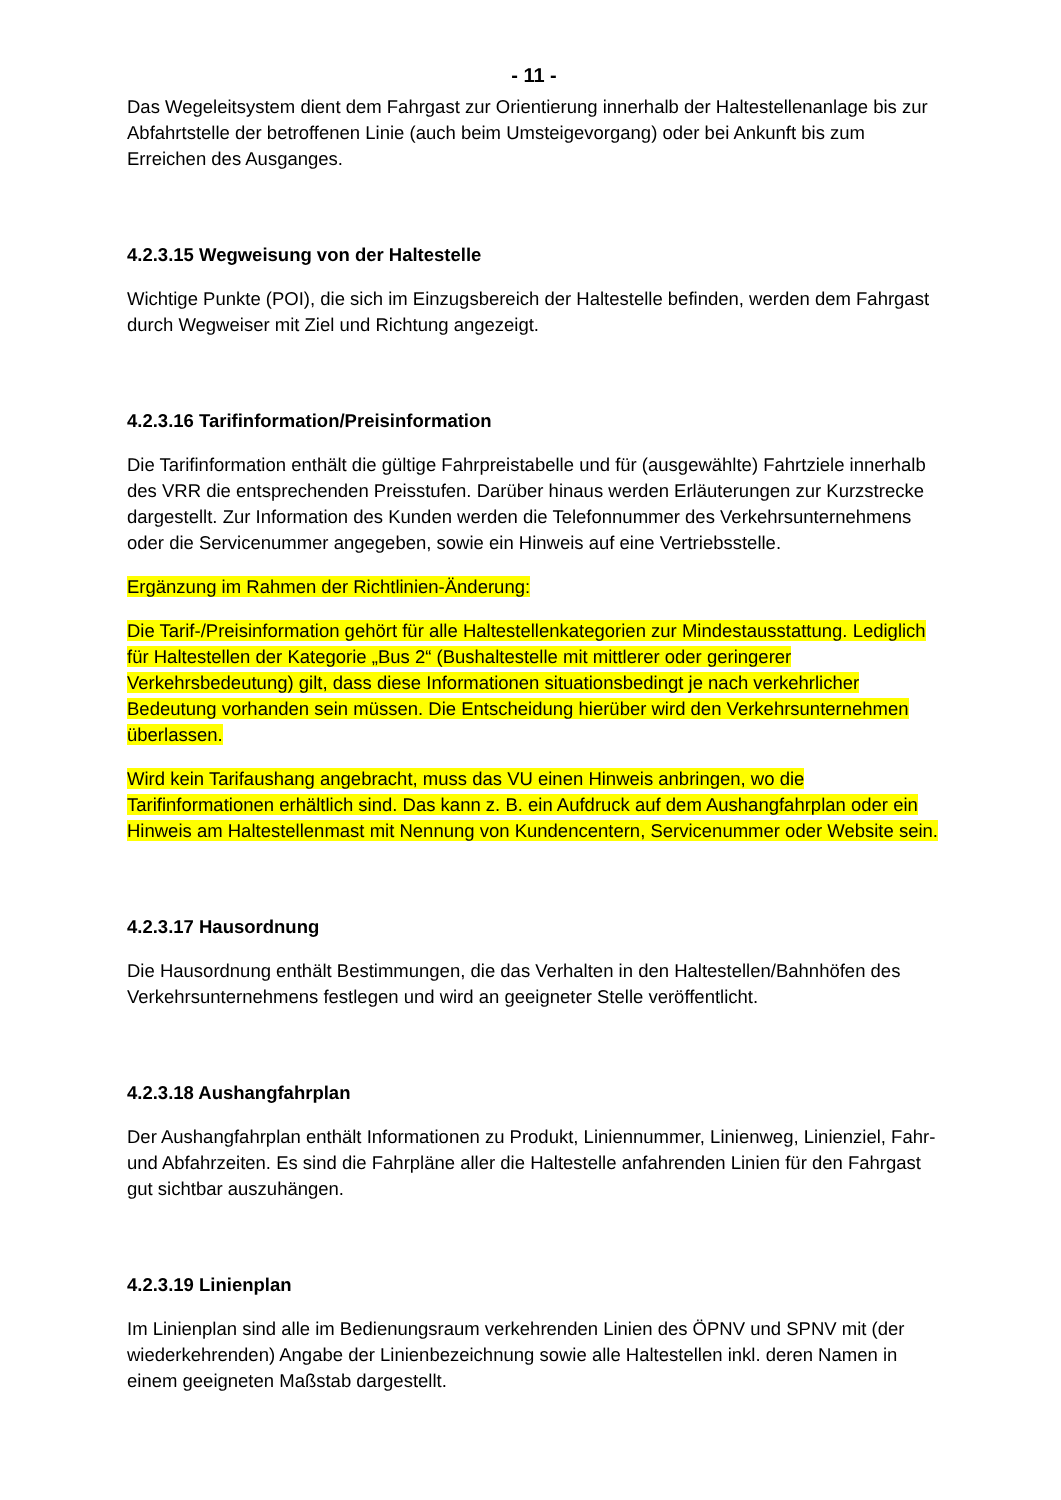- 11 -
Das Wegeleitsystem dient dem Fahrgast zur Orientierung innerhalb der Haltestellenanlage bis zur Abfahrtstelle der betroffenen Linie (auch beim Umsteigevorgang) oder bei Ankunft bis zum Erreichen des Ausganges.
4.2.3.15 Wegweisung von der Haltestelle
Wichtige Punkte (POI), die sich im Einzugsbereich der Haltestelle befinden, werden dem Fahrgast durch Wegweiser mit Ziel und Richtung angezeigt.
4.2.3.16 Tarifinformation/Preisinformation
Die Tarifinformation enthält die gültige Fahrpreistabelle und für (ausgewählte) Fahrtziele innerhalb des VRR die entsprechenden Preisstufen. Darüber hinaus werden Erläuterungen zur Kurzstrecke dargestellt. Zur Information des Kunden werden die Telefonnummer des Verkehrsunternehmens oder die Servicenummer angegeben, sowie ein Hinweis auf eine Vertriebsstelle.
Ergänzung im Rahmen der Richtlinien-Änderung:
Die Tarif-/Preisinformation gehört für alle Haltestellenkategorien zur Mindestausstattung. Lediglich für Haltestellen der Kategorie „Bus 2“ (Bushaltestelle mit mittlerer oder geringerer Verkehrsbedeutung) gilt, dass diese Informationen situationsbedingt je nach verkehrlicher Bedeutung vorhanden sein müssen. Die Entscheidung hierüber wird den Verkehrsunternehmen überlassen.
Wird kein Tarifaushang angebracht, muss das VU einen Hinweis anbringen, wo die Tarifinformationen erhältlich sind. Das kann z. B. ein Aufdruck auf dem Aushangfahrplan oder ein Hinweis am Haltestellenmast mit Nennung von Kundencentern, Servicenummer oder Website sein.
4.2.3.17 Hausordnung
Die Hausordnung enthält Bestimmungen, die das Verhalten in den Haltestellen/Bahnhöfen des Verkehrsunternehmens festlegen und wird an geeigneter Stelle veröffentlicht.
4.2.3.18 Aushangfahrplan
Der Aushangfahrplan enthält Informationen zu Produkt, Liniennummer, Linienweg, Linienziel, Fahr-und Abfahrzeiten. Es sind die Fahrpläne aller die Haltestelle anfahrenden Linien für den Fahrgast gut sichtbar auszuhängen.
4.2.3.19 Linienplan
Im Linienplan sind alle im Bedienungsraum verkehrenden Linien des ÖPNV und SPNV mit (der wiederkehrenden) Angabe der Linienbezeichnung sowie alle Haltestellen inkl. deren Namen in einem geeigneten Maßstab dargestellt.